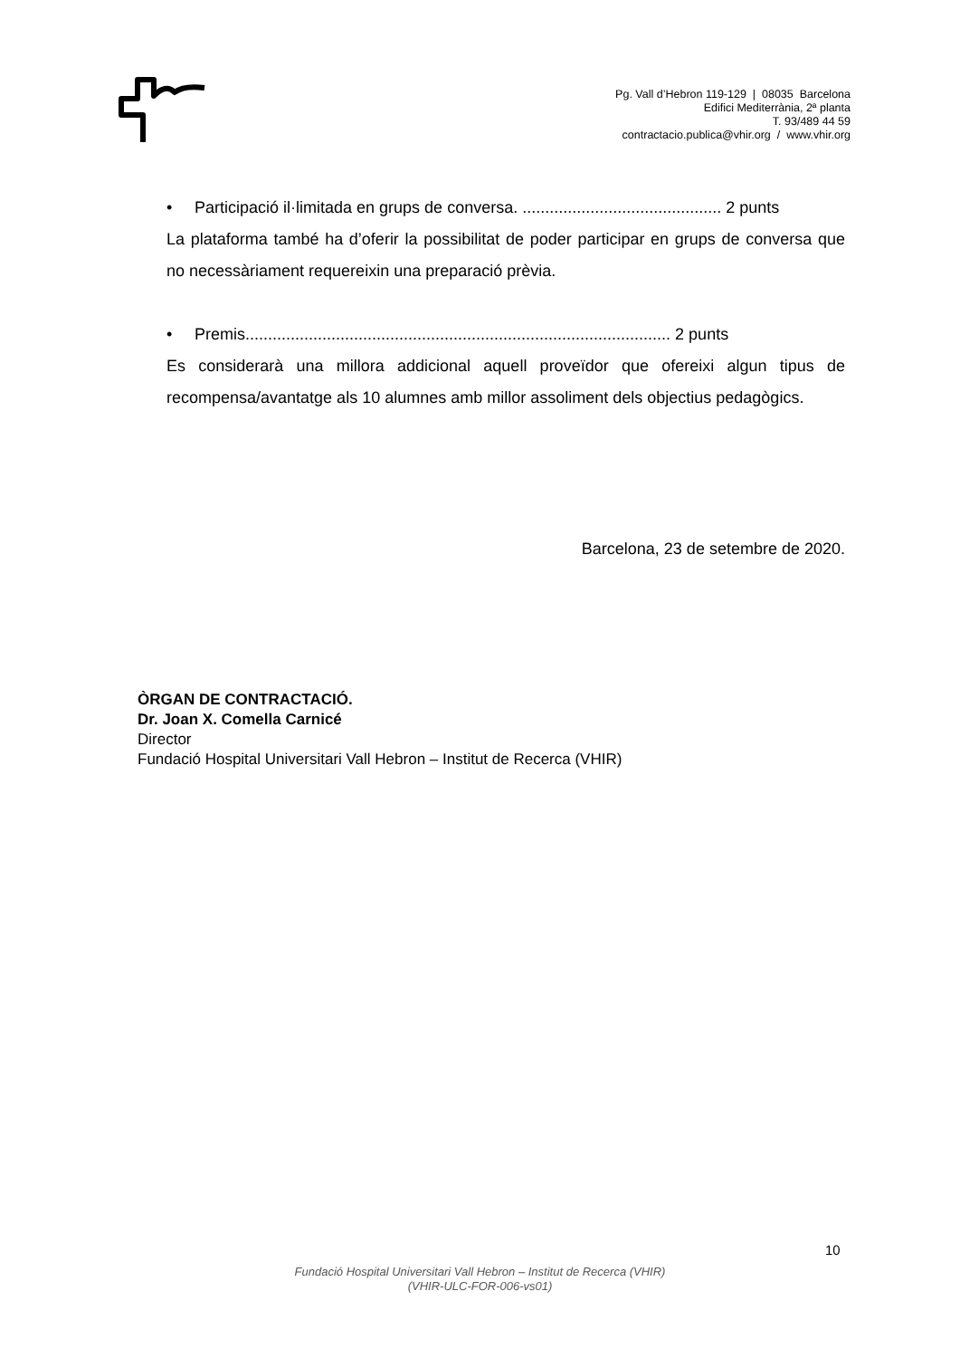Pg. Vall d’Hebron 119-129 | 08035 Barcelona
Edifici Mediterrània, 2ª planta
T. 93/489 44 59
contractacio.publica@vhir.org / www.vhir.org
• Participació il·limitada en grups de conversa. ............................................ 2 punts
La plataforma també ha d’oferir la possibilitat de poder participar en grups de conversa que no necessàriament requereixin una preparació prèvia.
• Premis.............................................................................................. 2 punts
Es considerarà una millora addicional aquell proveïdor que ofereixi algun tipus de recompensa/avantatge als 10 alumnes amb millor assoliment dels objectius pedagògics.
Barcelona, 23 de setembre de 2020.
ÒRGAN DE CONTRACTACIÓ.
Dr. Joan X. Comella Carnicé
Director
Fundació Hospital Universitari Vall Hebron – Institut de Recerca (VHIR)
10
Fundació Hospital Universitari Vall Hebron – Institut de Recerca (VHIR)
(VHIR-ULC-FOR-006-vs01)